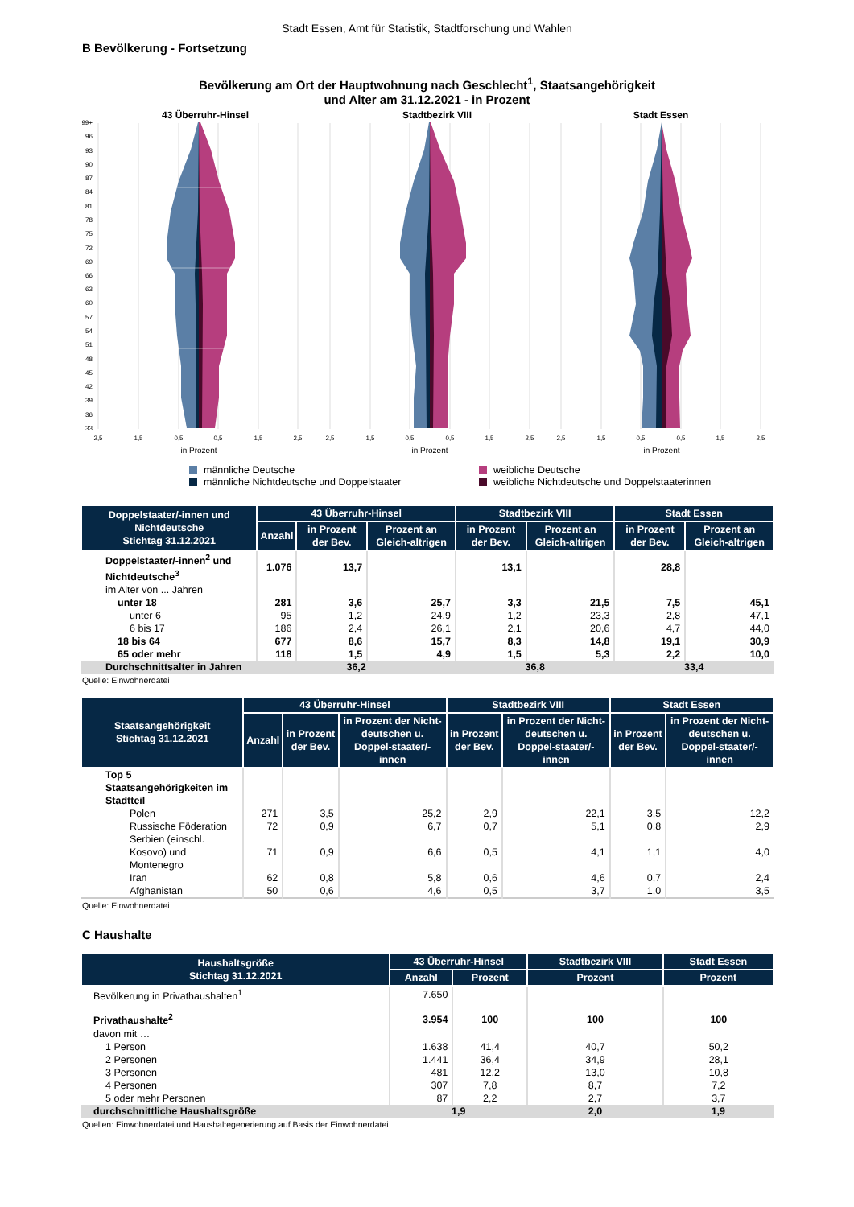Stadt Essen, Amt für Statistik, Stadtforschung und Wahlen
B Bevölkerung - Fortsetzung
Bevölkerung am Ort der Hauptwohnung nach Geschlecht<sup>1</sup>, Staatsangehörigkeit
und Alter am 31.12.2021 - in Prozent
43 Überruhr-Hinsel
Stadtbezirk VIII
Stadt Essen
99+
96
93
90
87
84
81
78
75
72
69
66
63
60
57
54
51
48
45
42
39
36
33
2,5
1,5
0,5
0,5
1,5
2,5
2,5
1,5
0,5
0,5
1,5
2,5
2,5
1,5
0,5
0,5
1,5
2,5
in Prozent
in Prozent
in Prozent
männliche Deutsche
männliche Nichtdeutsche und Doppelstaater
weibliche Deutsche
weibliche Nichtdeutsche und Doppelstaaterinnen
| Doppelstaater/-innen und Nichtdeutsche Stichtag 31.12.2021 | 43 Überruhr-Hinsel | | | Stadtbezirk VIII | | Stadt Essen | |
| --- | --- | --- | --- | --- | --- | --- | --- |
| | Anzahl | in Prozent der Bev. | Prozent an Gleich-altrigen | in Prozent der Bev. | Prozent an Gleich-altrigen | in Prozent der Bev. | Prozent an Gleich-altrigen |
| Doppelstaater/-innen<sup>2</sup> und Nichtdeutsche<sup>3</sup> | 1.076 | 13,7 | | 13,1 | | 28,8 | |
| im Alter von ... Jahren | | | | | | | |
| unter 18 | 281 | 3,6 | 25,7 | 3,3 | 21,5 | 7,5 | 45,1 |
| unter 6 | 95 | 1,2 | 24,9 | 1,2 | 23,3 | 2,8 | 47,1 |
| 6 bis 17 | 186 | 2,4 | 26,1 | 2,1 | 20,6 | 4,7 | 44,0 |
| 18 bis 64 | 677 | 8,6 | 15,7 | 8,3 | 14,8 | 19,1 | 30,9 |
| 65 oder mehr | 118 | 1,5 | 4,9 | 1,5 | 5,3 | 2,2 | 10,0 |
| Durchschnittsalter in Jahren | 36,2 | | | 36,8 | | 33,4 | |
Quelle: Einwohnerdatei
| Staatsangehörigkeit Stichtag 31.12.2021 | 43 Überruhr-Hinsel | | | Stadtbezirk VIII | | Stadt Essen | |
| --- | --- | --- | --- | --- | --- | --- | --- |
| | Anzahl | in Prozent der Bev. | in Prozent der Nicht-deutschen u. Doppel-staater/-innen | in Prozent der Bev. | in Prozent der Nicht-deutschen u. Doppel-staater/-innen | in Prozent der Bev. | in Prozent der Nicht-deutschen u. Doppel-staater/-innen |
| Top 5 Staatsangehörigkeiten im Stadtteil | | | | | | | |
| Polen | 271 | 3,5 | 25,2 | 2,9 | 22,1 | 3,5 | 12,2 |
| Russische Föderation | 72 | 0,9 | 6,7 | 0,7 | 5,1 | 0,8 | 2,9 |
| Serbien (einschl. Kosovo) und Montenegro | 71 | 0,9 | 6,6 | 0,5 | 4,1 | 1,1 | 4,0 |
| Iran | 62 | 0,8 | 5,8 | 0,6 | 4,6 | 0,7 | 2,4 |
| Afghanistan | 50 | 0,6 | 4,6 | 0,5 | 3,7 | 1,0 | 3,5 |
Quelle: Einwohnerdatei
C Haushalte
| Haushaltsgröße Stichtag 31.12.2021 | 43 Überruhr-Hinsel | | Stadtbezirk VIII | Stadt Essen |
| --- | --- | --- | --- | --- |
| | Anzahl | Prozent | Prozent | Prozent |
| Bevölkerung in Privathaushalten<sup>1</sup> | 7.650 | | | |
| Privathaushalte<sup>2</sup> | 3.954 | 100 | 100 | 100 |
| davon mit … | | | | |
| 1 Person | 1.638 | 41,4 | 40,7 | 50,2 |
| 2 Personen | 1.441 | 36,4 | 34,9 | 28,1 |
| 3 Personen | 481 | 12,2 | 13,0 | 10,8 |
| 4 Personen | 307 | 7,8 | 8,7 | 7,2 |
| 5 oder mehr Personen | 87 | 2,2 | 2,7 | 3,7 |
| durchschnittliche Haushaltsgröße | 1,9 | | 2,0 | 1,9 |
Quellen: Einwohnerdatei und Haushaltegenerierung auf Basis der Einwohnerdatei